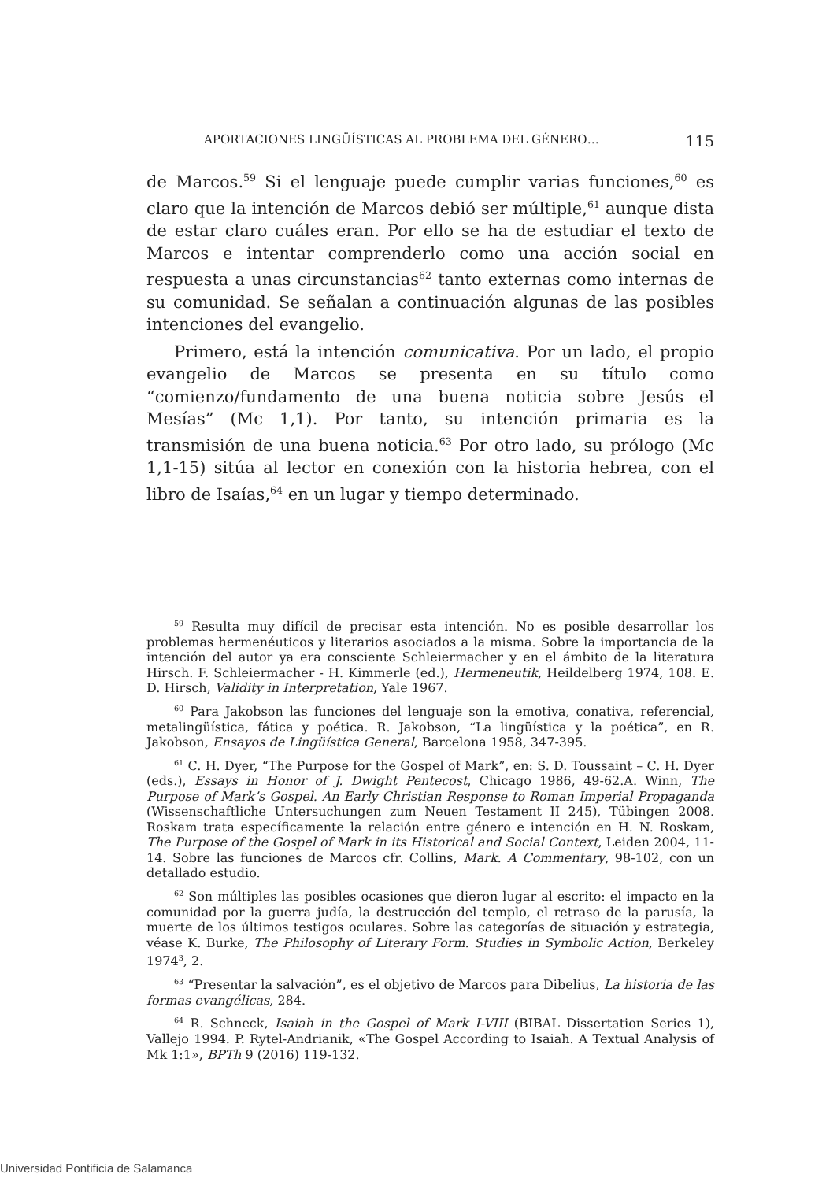APORTACIONES LINGÜÍSTICAS AL PROBLEMA DEL GÉNERO… 115
de Marcos.<sup>59</sup> Si el lenguaje puede cumplir varias funciones,<sup>60</sup> es claro que la intención de Marcos debió ser múltiple,<sup>61</sup> aunque dista de estar claro cuáles eran. Por ello se ha de estudiar el texto de Marcos e intentar comprenderlo como una acción social en respuesta a unas circunstancias<sup>62</sup> tanto externas como internas de su comunidad. Se señalan a continuación algunas de las posibles intenciones del evangelio.
Primero, está la intención comunicativa. Por un lado, el propio evangelio de Marcos se presenta en su título como “comienzo/fundamento de una buena noticia sobre Jesús el Mesías” (Mc 1,1). Por tanto, su intención primaria es la transmisión de una buena noticia.<sup>63</sup> Por otro lado, su prólogo (Mc 1,1-15) sitúa al lector en conexión con la historia hebrea, con el libro de Isaías,<sup>64</sup> en un lugar y tiempo determinado.
<sup>59</sup> Resulta muy difícil de precisar esta intención. No es posible desarrollar los problemas hermenéuticos y literarios asociados a la misma. Sobre la importancia de la intención del autor ya era consciente Schleiermacher y en el ámbito de la literatura Hirsch. F. Schleiermacher - H. Kimmerle (ed.), Hermeneutik, Heildelberg 1974, 108. E. D. Hirsch, Validity in Interpretation, Yale 1967.
<sup>60</sup> Para Jakobson las funciones del lenguaje son la emotiva, conativa, referencial, metalingüística, fática y poética. R. Jakobson, “La lingüística y la poética”, en R. Jakobson, Ensayos de Lingüística General, Barcelona 1958, 347-395.
<sup>61</sup> C. H. Dyer, “The Purpose for the Gospel of Mark”, en: S. D. Toussaint – C. H. Dyer (eds.), Essays in Honor of J. Dwight Pentecost, Chicago 1986, 49-62.A. Winn, The Purpose of Mark’s Gospel. An Early Christian Response to Roman Imperial Propaganda (Wissenschaftliche Untersuchungen zum Neuen Testament II 245), Tübingen 2008. Roskam trata específicamente la relación entre género e intención en H. N. Roskam, The Purpose of the Gospel of Mark in its Historical and Social Context, Leiden 2004, 11-14. Sobre las funciones de Marcos cfr. Collins, Mark. A Commentary, 98-102, con un detallado estudio.
<sup>62</sup> Son múltiples las posibles ocasiones que dieron lugar al escrito: el impacto en la comunidad por la guerra judía, la destrucción del templo, el retraso de la parusía, la muerte de los últimos testigos oculares. Sobre las categorías de situación y estrategia, véase K. Burke, The Philosophy of Literary Form. Studies in Symbolic Action, Berkeley 1974<sup>3</sup>, 2.
<sup>63</sup> “Presentar la salvación”, es el objetivo de Marcos para Dibelius, La historia de las formas evangélicas, 284.
<sup>64</sup> R. Schneck, Isaiah in the Gospel of Mark I-VIII (BIBAL Dissertation Series 1), Vallejo 1994. P. Rytel-Andrianik, «The Gospel According to Isaiah. A Textual Analysis of Mk 1:1», BPTh 9 (2016) 119-132.
Universidad Pontificia de Salamanca